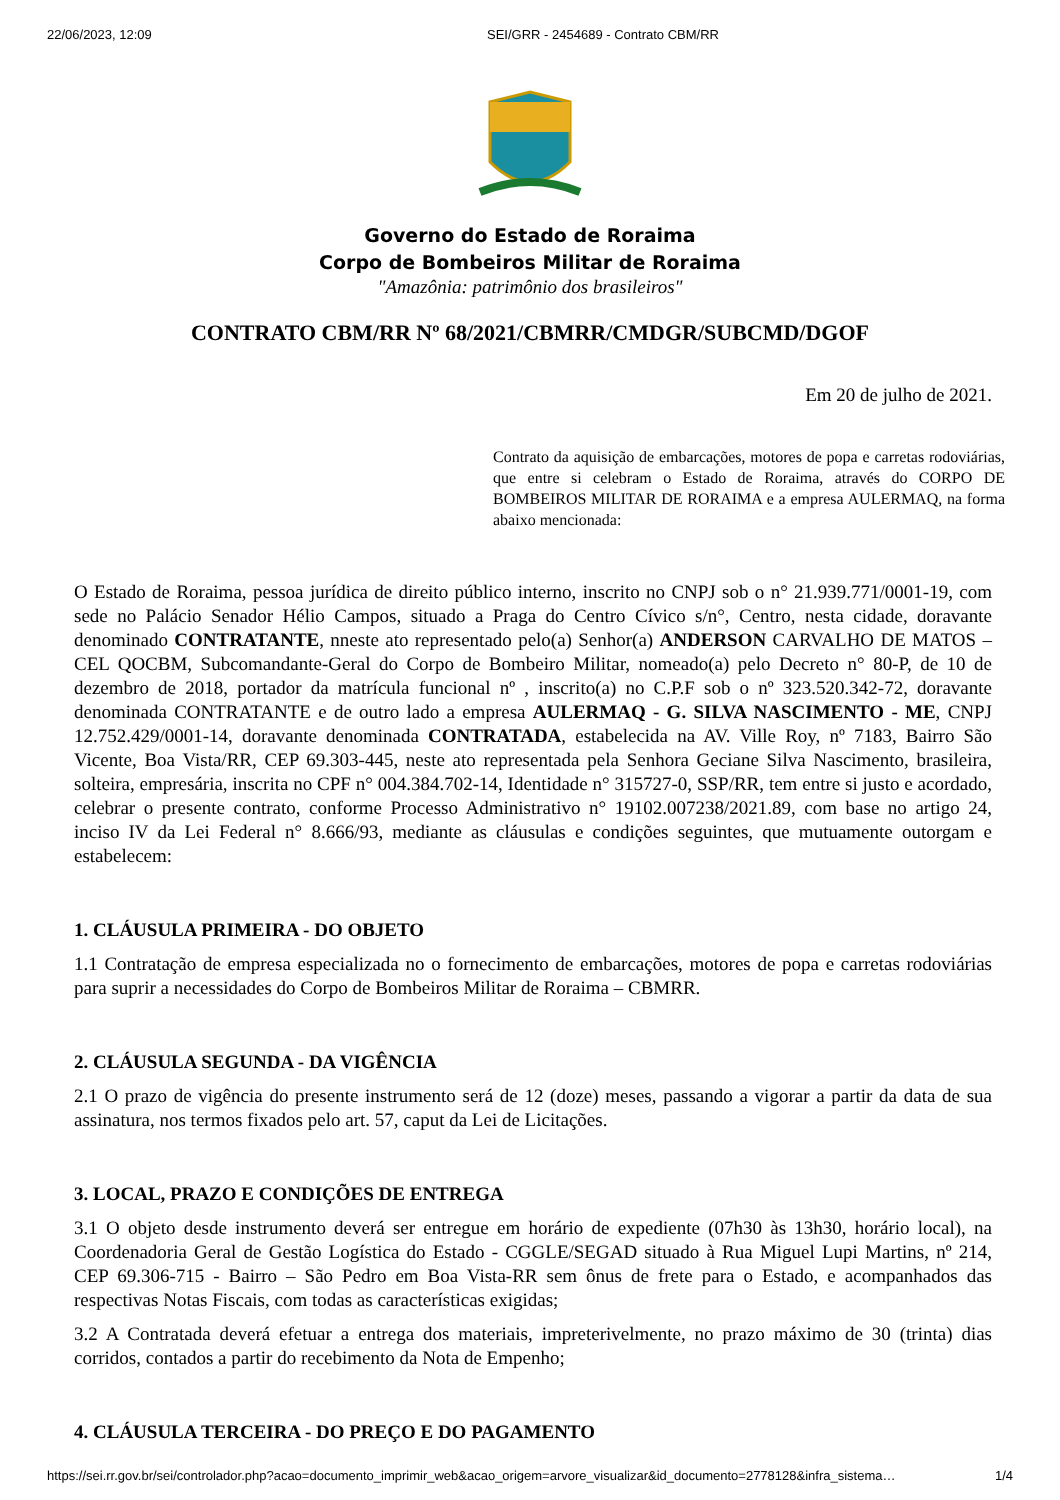22/06/2023, 12:09 SEI/GRR - 2454689 - Contrato CBM/RR
Governo do Estado de Roraima
Corpo de Bombeiros Militar de Roraima
"Amazônia: patrimônio dos brasileiros"
CONTRATO CBM/RR Nº 68/2021/CBMRR/CMDGR/SUBCMD/DGOF
Em 20 de julho de 2021.
Contrato da aquisição de embarcações, motores de popa e carretas rodoviárias, que entre si celebram o Estado de Roraima, através do CORPO DE BOMBEIROS MILITAR DE RORAIMA e a empresa AULERMAQ, na forma abaixo mencionada:
O Estado de Roraima, pessoa jurídica de direito público interno, inscrito no CNPJ sob o n° 21.939.771/0001-19, com sede no Palácio Senador Hélio Campos, situado a Praga do Centro Cívico s/n°, Centro, nesta cidade, doravante denominado CONTRATANTE, nneste ato representado pelo(a) Senhor(a) ANDERSON CARVALHO DE MATOS – CEL QOCBM, Subcomandante-Geral do Corpo de Bombeiro Militar, nomeado(a) pelo Decreto n° 80-P, de 10 de dezembro de 2018, portador da matrícula funcional nº , inscrito(a) no C.P.F sob o nº 323.520.342-72, doravante denominada CONTRATANTE e de outro lado a empresa AULERMAQ - G. SILVA NASCIMENTO - ME, CNPJ 12.752.429/0001-14, doravante denominada CONTRATADA, estabelecida na AV. Ville Roy, nº 7183, Bairro São Vicente, Boa Vista/RR, CEP 69.303-445, neste ato representada pela Senhora Geciane Silva Nascimento, brasileira, solteira, empresária, inscrita no CPF n° 004.384.702-14, Identidade n° 315727-0, SSP/RR, tem entre si justo e acordado, celebrar o presente contrato, conforme Processo Administrativo n° 19102.007238/2021.89, com base no artigo 24, inciso IV da Lei Federal n° 8.666/93, mediante as cláusulas e condições seguintes, que mutuamente outorgam e estabelecem:
1. CLÁUSULA PRIMEIRA - DO OBJETO
1.1 Contratação de empresa especializada no o fornecimento de embarcações, motores de popa e carretas rodoviárias para suprir a necessidades do Corpo de Bombeiros Militar de Roraima – CBMRR.
2. CLÁUSULA SEGUNDA - DA VIGÊNCIA
2.1 O prazo de vigência do presente instrumento será de 12 (doze) meses, passando a vigorar a partir da data de sua assinatura, nos termos fixados pelo art. 57, caput da Lei de Licitações.
3. LOCAL, PRAZO E CONDIÇÕES DE ENTREGA
3.1 O objeto desde instrumento deverá ser entregue em horário de expediente (07h30 às 13h30, horário local), na Coordenadoria Geral de Gestão Logística do Estado - CGGLE/SEGAD situado à Rua Miguel Lupi Martins, nº 214, CEP 69.306-715 - Bairro – São Pedro em Boa Vista-RR sem ônus de frete para o Estado, e acompanhados das respectivas Notas Fiscais, com todas as características exigidas;
3.2 A Contratada deverá efetuar a entrega dos materiais, impreterivelmente, no prazo máximo de 30 (trinta) dias corridos, contados a partir do recebimento da Nota de Empenho;
4. CLÁUSULA TERCEIRA - DO PREÇO E DO PAGAMENTO
https://sei.rr.gov.br/sei/controlador.php?acao=documento_imprimir_web&acao_origem=arvore_visualizar&id_documento=2778128&infra_sistema… 1/4